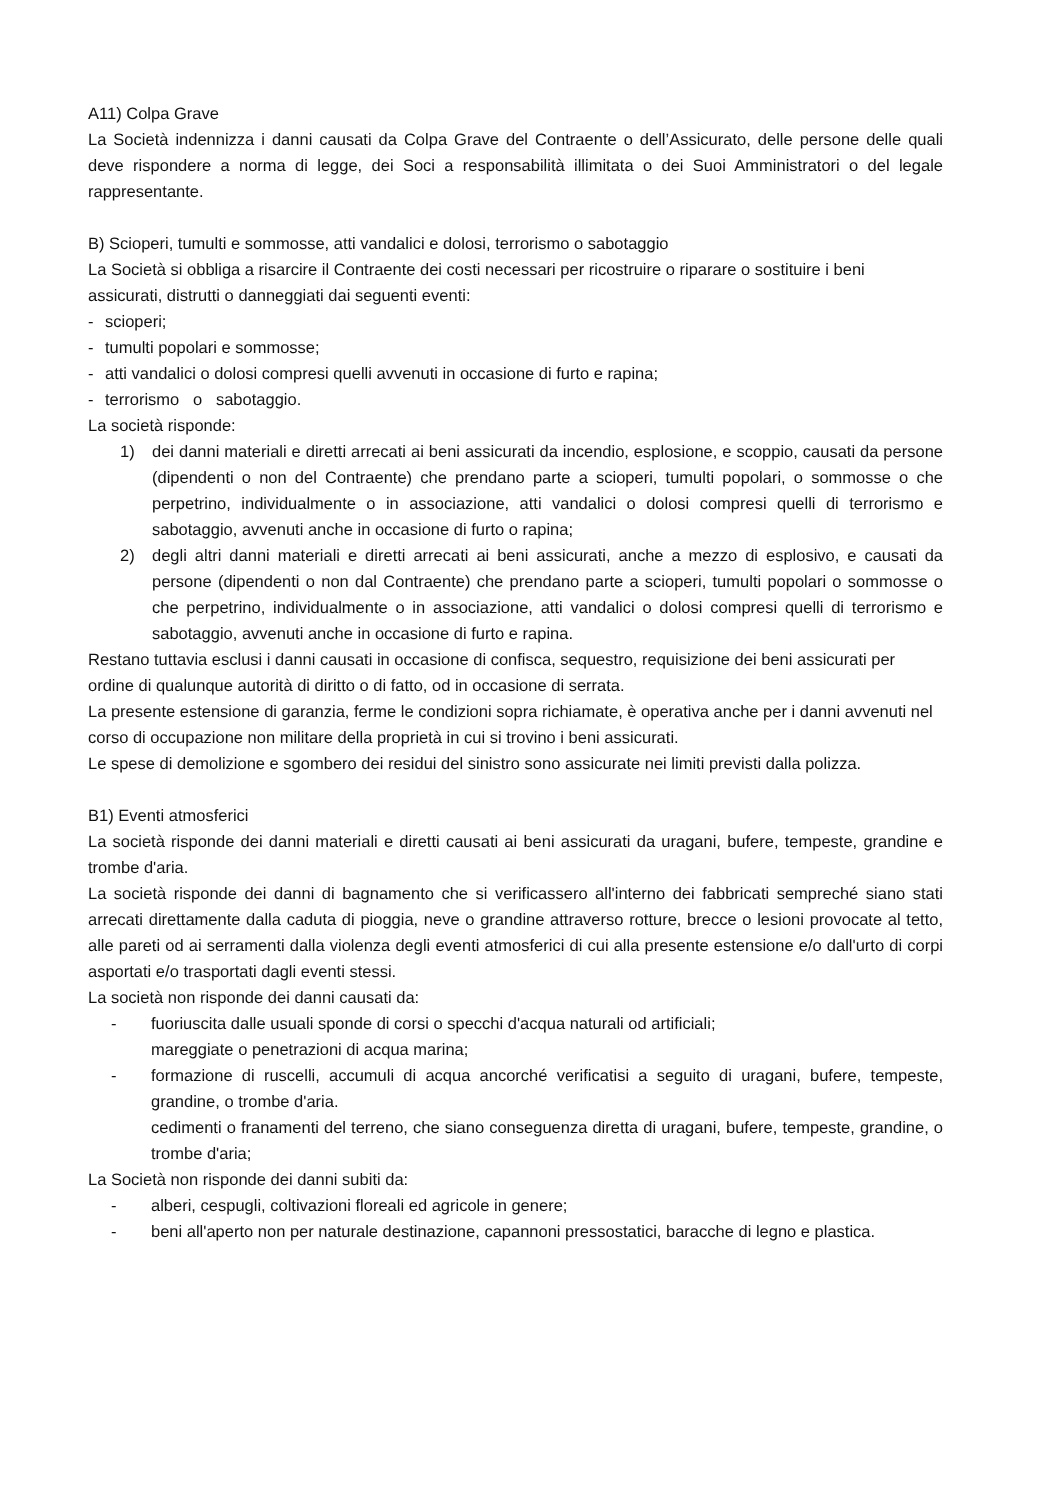A11) Colpa Grave
La Società indennizza i danni causati da Colpa Grave del Contraente o dell’Assicurato, delle persone delle quali deve rispondere a norma di legge, dei Soci a responsabilità illimitata o dei Suoi Amministratori o del legale rappresentante.
B) Scioperi, tumulti e sommosse, atti vandalici e dolosi, terrorismo o sabotaggio
La Società si obbliga a risarcire il Contraente dei costi necessari per ricostruire o riparare o sostituire i beni assicurati, distrutti o danneggiati dai seguenti eventi:
- scioperi;
- tumulti popolari e sommosse;
- atti vandalici o dolosi compresi quelli avvenuti in occasione di furto e rapina;
- terrorismo o sabotaggio.
La società risponde:
1) dei danni materiali e diretti arrecati ai beni assicurati da incendio, esplosione, e scoppio, causati da persone (dipendenti o non del Contraente) che prendano parte a scioperi, tumulti popolari, o sommosse o che perpetrino, individualmente o in associazione, atti vandalici o dolosi compresi quelli di terrorismo e sabotaggio, avvenuti anche in occasione di furto o rapina;
2) degli altri danni materiali e diretti arrecati ai beni assicurati, anche a mezzo di esplosivo, e causati da persone (dipendenti o non dal Contraente) che prendano parte a scioperi, tumulti popolari o sommosse o che perpetrino, individualmente o in associazione, atti vandalici o dolosi compresi quelli di terrorismo e sabotaggio, avvenuti anche in occasione di furto e rapina.
Restano tuttavia esclusi i danni causati in occasione di confisca, sequestro, requisizione dei beni assicurati per ordine di qualunque autorità di diritto o di fatto, od in occasione di serrata.
La presente estensione di garanzia, ferme le condizioni sopra richiamate, è operativa anche per i danni avvenuti nel corso di occupazione non militare della proprietà in cui si trovino i beni assicurati.
Le spese di demolizione e sgombero dei residui del sinistro sono assicurate nei limiti previsti dalla polizza.
B1) Eventi atmosferici
La società risponde dei danni materiali e diretti causati ai beni assicurati da uragani, bufere, tempeste, grandine e trombe d'aria.
La società risponde dei danni di bagnamento che si verificassero all'interno dei fabbricati sempreché siano stati arrecati direttamente dalla caduta di pioggia, neve o grandine attraverso rotture, brecce o lesioni provocate al tetto, alle pareti od ai serramenti dalla violenza degli eventi atmosferici di cui alla presente estensione e/o dall'urto di corpi asportati e/o trasportati dagli eventi stessi.
La società non risponde dei danni causati da:
- fuoriuscita dalle usuali sponde di corsi o specchi d'acqua naturali od artificiali;
mareggiate o penetrazioni di acqua marina;
- formazione di ruscelli, accumuli di acqua ancorché verificatisi a seguito di uragani, bufere, tempeste, grandine, o trombe d'aria.
cedimenti o franamenti del terreno, che siano conseguenza diretta di uragani, bufere, tempeste, grandine, o trombe d'aria;
La Società non risponde dei danni subiti da:
- alberi, cespugli, coltivazioni floreali ed agricole in genere;
- beni all'aperto non per naturale destinazione, capannoni pressostatici, baracche di legno e plastica.